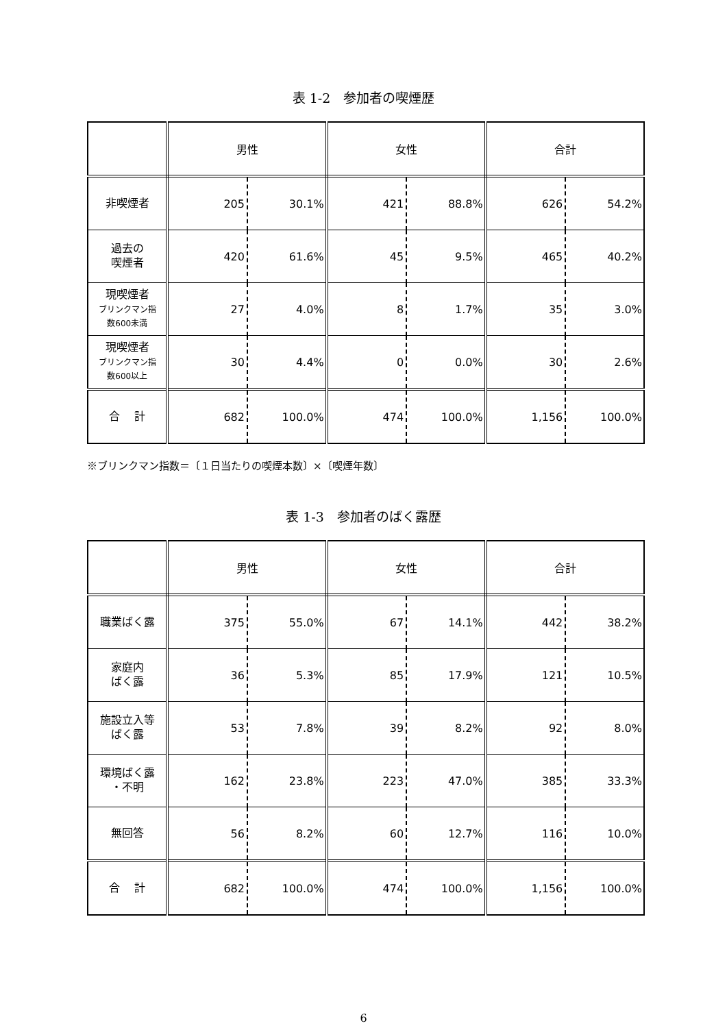表 1-2　参加者の喫煙歴
| | 男性 | | 女性 | | 合計 | |
| --- | --- | --- | --- | --- | --- | --- |
| 非喫煙者 | 205 | 30.1% | 421 | 88.8% | 626 | 54.2% |
| 過去の 喫煙者 | 420 | 61.6% | 45 | 9.5% | 465 | 40.2% |
| 現喫煙者 ブリンクマン指 数600未満 | 27 | 4.0% | 8 | 1.7% | 35 | 3.0% |
| 現喫煙者 ブリンクマン指 数600以上 | 30 | 4.4% | 0 | 0.0% | 30 | 2.6% |
| 合 計 | 682 | 100.0% | 474 | 100.0% | 1,156 | 100.0% |
※ブリンクマン指数＝〔１日当たりの喫煙本数〕×〔喫煙年数〕
表 1-3　参加者のばく露歴
| | 男性 | | 女性 | | 合計 | |
| --- | --- | --- | --- | --- | --- | --- |
| 職業ばく露 | 375 | 55.0% | 67 | 14.1% | 442 | 38.2% |
| 家庭内 ばく露 | 36 | 5.3% | 85 | 17.9% | 121 | 10.5% |
| 施設立入等 ばく露 | 53 | 7.8% | 39 | 8.2% | 92 | 8.0% |
| 環境ばく露 ・不明 | 162 | 23.8% | 223 | 47.0% | 385 | 33.3% |
| 無回答 | 56 | 8.2% | 60 | 12.7% | 116 | 10.0% |
| 合 計 | 682 | 100.0% | 474 | 100.0% | 1,156 | 100.0% |
6